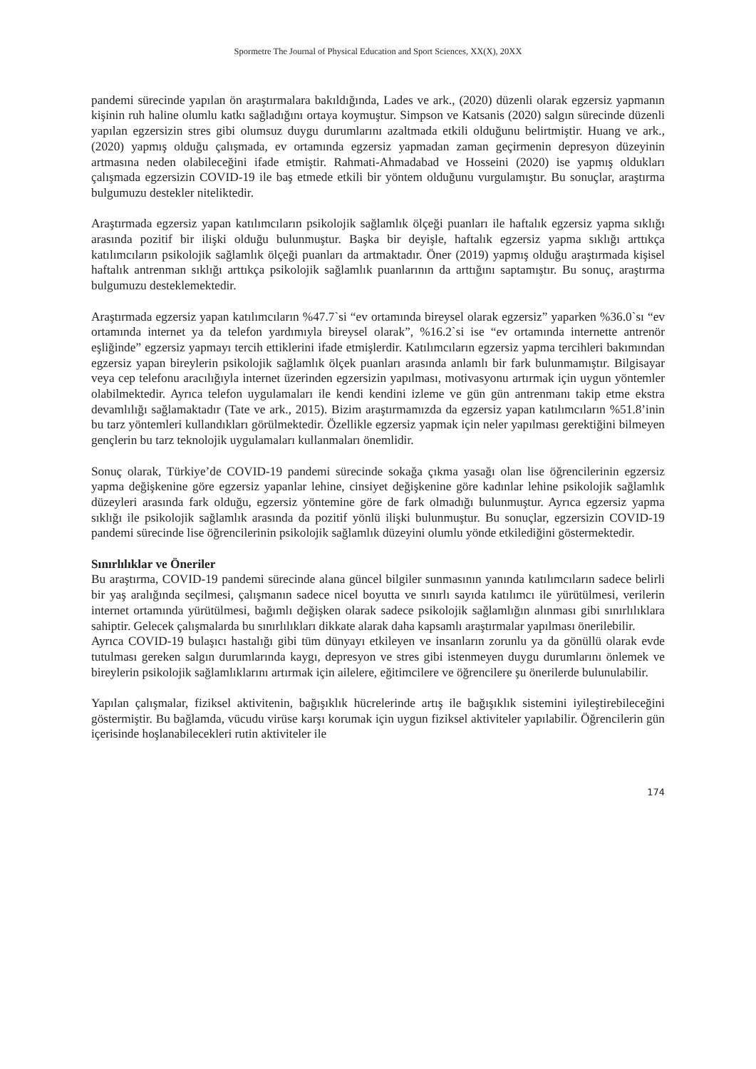Spormetre The Journal of Physical Education and Sport Sciences, XX(X), 20XX
pandemi sürecinde yapılan ön araştırmalara bakıldığında, Lades ve ark., (2020) düzenli olarak egzersiz yapmanın kişinin ruh haline olumlu katkı sağladığını ortaya koymuştur. Simpson ve Katsanis (2020) salgın sürecinde düzenli yapılan egzersizin stres gibi olumsuz duygu durumlarını azaltmada etkili olduğunu belirtmiştir. Huang ve ark., (2020) yapmış olduğu çalışmada, ev ortamında egzersiz yapmadan zaman geçirmenin depresyon düzeyinin artmasına neden olabileceğini ifade etmiştir. Rahmati-Ahmadabad ve Hosseini (2020) ise yapmış oldukları çalışmada egzersizin COVID-19 ile baş etmede etkili bir yöntem olduğunu vurgulamıştır. Bu sonuçlar, araştırma bulgumuzu destekler niteliktedir.
Araştırmada egzersiz yapan katılımcıların psikolojik sağlamlık ölçeği puanları ile haftalık egzersiz yapma sıklığı arasında pozitif bir ilişki olduğu bulunmuştur. Başka bir deyişle, haftalık egzersiz yapma sıklığı arttıkça katılımcıların psikolojik sağlamlık ölçeği puanları da artmaktadır. Öner (2019) yapmış olduğu araştırmada kişisel haftalık antrenman sıklığı arttıkça psikolojik sağlamlık puanlarının da arttığını saptamıştır. Bu sonuç, araştırma bulgumuzu desteklemektedir.
Araştırmada egzersiz yapan katılımcıların %47.7`si “ev ortamında bireysel olarak egzersiz” yaparken %36.0`sı “ev ortamında internet ya da telefon yardımıyla bireysel olarak”, %16.2`si ise “ev ortamında internette antrenör eşliğinde” egzersiz yapmayı tercih ettiklerini ifade etmişlerdir. Katılımcıların egzersiz yapma tercihleri bakımından egzersiz yapan bireylerin psikolojik sağlamlık ölçek puanları arasında anlamlı bir fark bulunmamıştır. Bilgisayar veya cep telefonu aracılığıyla internet üzerinden egzersizin yapılması, motivasyonu artırmak için uygun yöntemler olabilmektedir. Ayrıca telefon uygulamaları ile kendi kendini izleme ve gün gün antrenmanı takip etme ekstra devamlılığı sağlamaktadır (Tate ve ark., 2015). Bizim araştırmamızda da egzersiz yapan katılımcıların %51.8’inin bu tarz yöntemleri kullandıkları görülmektedir. Özellikle egzersiz yapmak için neler yapılması gerektiğini bilmeyen gençlerin bu tarz teknolojik uygulamaları kullanmaları önemlidir.
Sonuç olarak, Türkiye’de COVID-19 pandemi sürecinde sokağa çıkma yasağı olan lise öğrencilerinin egzersiz yapma değişkenine göre egzersiz yapanlar lehine, cinsiyet değişkenine göre kadınlar lehine psikolojik sağlamlık düzeyleri arasında fark olduğu, egzersiz yöntemine göre de fark olmadığı bulunmuştur. Ayrıca egzersiz yapma sıklığı ile psikolojik sağlamlık arasında da pozitif yönlü ilişki bulunmuştur. Bu sonuçlar, egzersizin COVID-19 pandemi sürecinde lise öğrencilerinin psikolojik sağlamlık düzeyini olumlu yönde etkilediğini göstermektedir.
Sınırlılıklar ve Öneriler
Bu araştırma, COVID-19 pandemi sürecinde alana güncel bilgiler sunmasının yanında katılımcıların sadece belirli bir yaş aralığında seçilmesi, çalışmanın sadece nicel boyutta ve sınırlı sayıda katılımcı ile yürütülmesi, verilerin internet ortamında yürütülmesi, bağımlı değişken olarak sadece psikolojik sağlamlığın alınması gibi sınırlılıklara sahiptir. Gelecek çalışmalarda bu sınırlılıkları dikkate alarak daha kapsamlı araştırmalar yapılması önerilebilir.
Ayrıca COVID-19 bulaşıcı hastalığı gibi tüm dünyayı etkileyen ve insanların zorunlu ya da gönüllü olarak evde tutulması gereken salgın durumlarında kaygı, depresyon ve stres gibi istenmeyen duygu durumlarını önlemek ve bireylerin psikolojik sağlamlıklarını artırmak için ailelere, eğitimcilere ve öğrencilere şu önerilerde bulunulabilir.
Yapılan çalışmalar, fiziksel aktivitenin, bağışıklık hücrelerinde artış ile bağışıklık sistemini iyileştirebileceğini göstermiştir. Bu bağlamda, vücudu virüse karşı korumak için uygun fiziksel aktiviteler yapılabilir. Öğrencilerin gün içerisinde hoşlanabilecekleri rutin aktiviteler ile
174